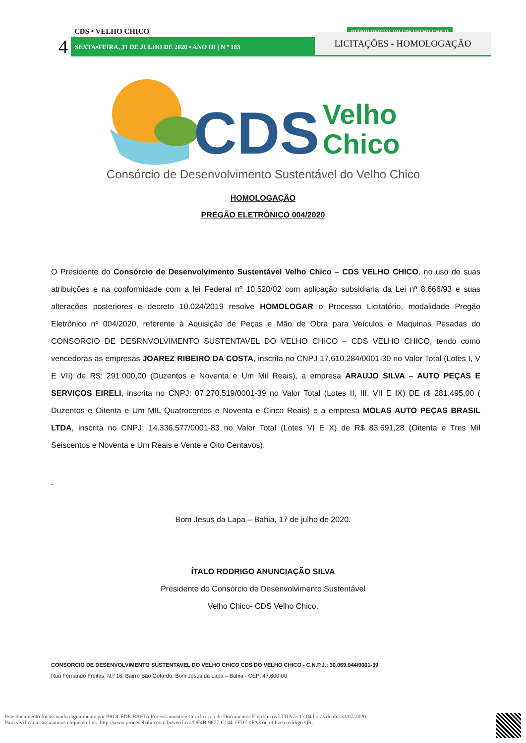CDS • VELHO CHICO
4 SEXTA•FEIRA, 31 DE JULHO DE 2020 • ANO III | N º 183
DIÁRIO OFICIAL DO CDS VELHO CHICO
LICITAÇÕES - HOMOLOGAÇÃO
CDS
Velho
Chico
Consórcio de Desenvolvimento Sustentável do Velho Chico
HOMOLOGAÇÃO
PREGÃO ELETRÔNICO 004/2020
O Presidente do Consórcio de Desenvolvimento Sustentável Velho Chico – CDS VELHO CHICO, no uso de suas atribuições e na conformidade com a lei Federal nº 10.520/02 com aplicação subsidiaria da Lei nº 8.666/93 e suas alterações posteriores e decreto 10.024/2019 resolve HOMOLOGAR o Processo Licitatório, modalidade Pregão Eletrônico nº 004/2020, referente à Aquisição de Peças e Mão de Obra para Veículos e Maquinas Pesadas do CONSORCIO DE DESRNVOLVIMENTO SUSTENTAVEL DO VELHO CHICO – CDS VELHO CHICO, tendo como vencedoras as empresas JOAREZ RIBEIRO DA COSTA, inscrita no CNPJ 17.610.284/0001-30 no Valor Total (Lotes I, V E VII) de R$: 291.000,00 (Duzentos e Noventa e Um Mil Reais), a empresa ARAUJO SILVA – AUTO PEÇAS E SERVIÇOS EIRELI, inscrita no CNPJ: 07.270.519/0001-39 no Valor Total (Lotes II, III, VII E IX) DE r$ 281.495,00 ( Duzentos e Oitenta e Um MIL Quatrocentos e Noventa e Cinco Reais) e a empresa MOLAS AUTO PEÇAS BRASIL LTDA, inscrita no CNPJ: 14.336.577/0001-83 no Valor Total (Lotes VI E X) de R$ 83.691,28 (Oitenta e Tres Mil Seiscentos e Noventa e Um Reais e Vente e Oito Centavos).
.
Bom Jesus da Lapa – Bahia, 17 de julho de 2020.
ÍTALO RODRIGO ANUNCIAÇÃO SILVA
Presidente do Consórcio de Desenvolvimento Sustentável
Velho Chico- CDS Velho Chico.
CONSORCIO DE DESENVOLVIMENTO SUSTENTAVEL DO VELHO CHICO CDS DO VELHO CHICO - C.N.P.J.: 30.069.044/0001-39
Rua Fernando Freitas, N.º 16, Bairro São Gotardo, Bom Jesus da Lapa – Bahia - CEP: 47.600-00
Este documento foi assinado digitalmente por PROCEDE BAHIA Processamento e Certificação de Documentos Eletrônicos LTDA às 17:04 horas do dia 31/07/2020.
Para verificar as assinaturas clique no link: http://www.procedebahia.com.br/verificar/DF4B-9677-C144-1FD7-0FA3 ou utilize o código QR.